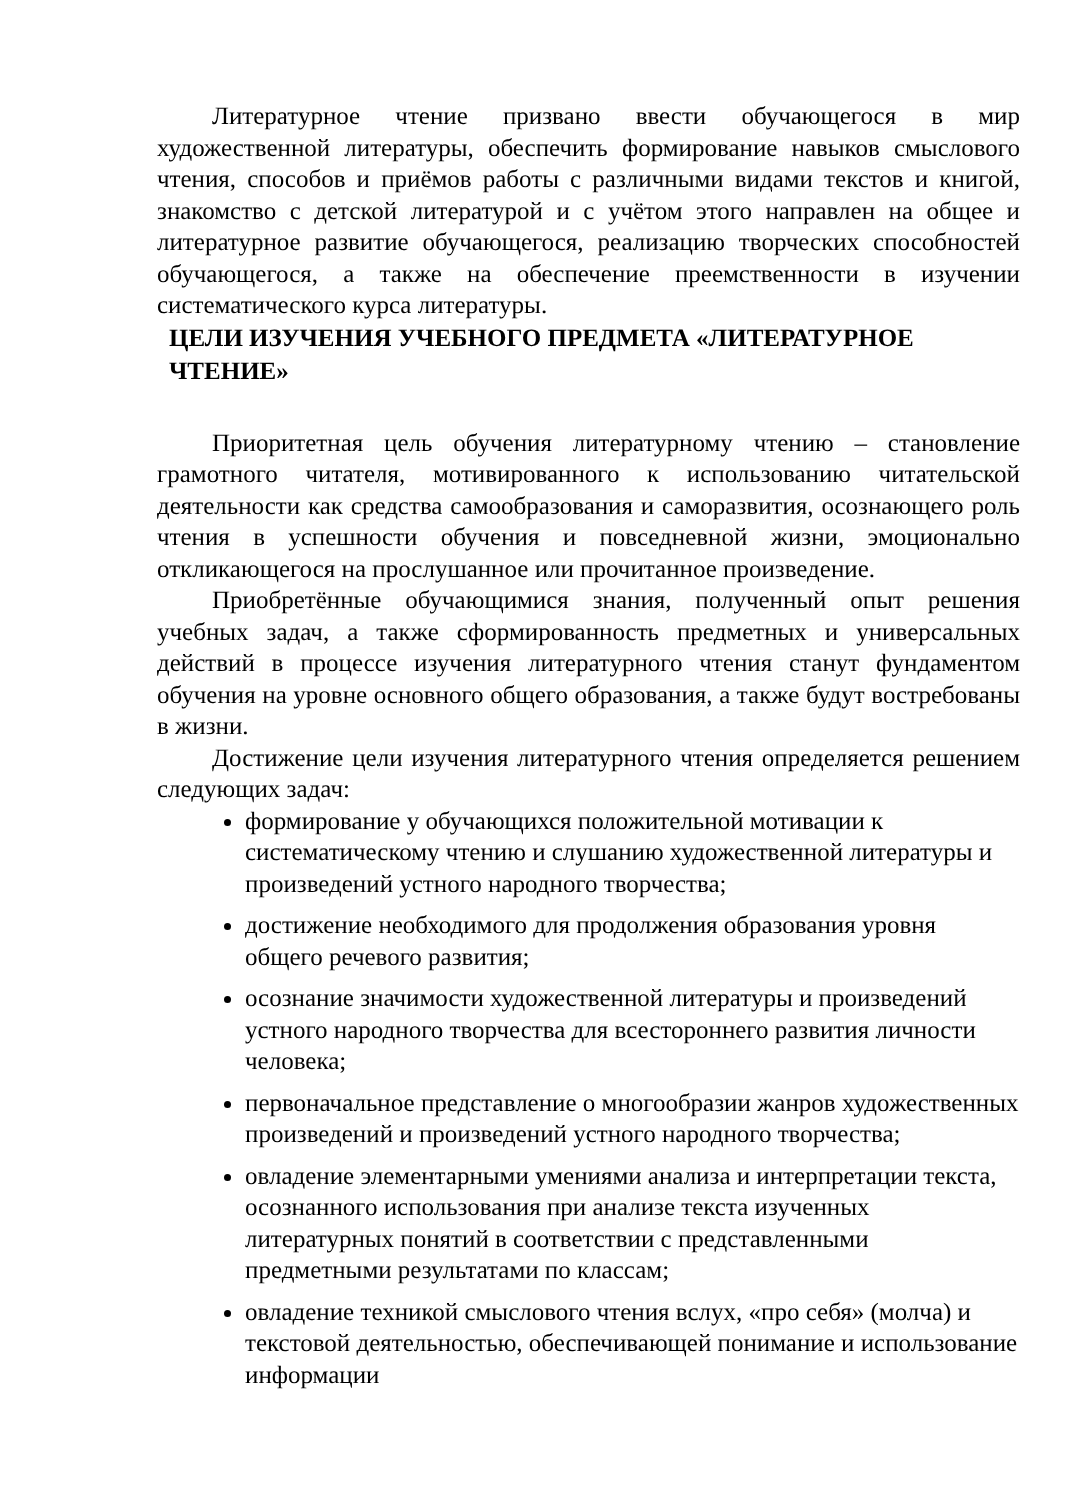Литературное чтение призвано ввести обучающегося в мир художественной литературы, обеспечить формирование навыков смыслового чтения, способов и приёмов работы с различными видами текстов и книгой, знакомство с детской литературой и с учётом этого направлен на общее и литературное развитие обучающегося, реализацию творческих способностей обучающегося, а также на обеспечение преемственности в изучении систематического курса литературы.
ЦЕЛИ ИЗУЧЕНИЯ УЧЕБНОГО ПРЕДМЕТА «ЛИТЕРАТУРНОЕ ЧТЕНИЕ»
Приоритетная цель обучения литературному чтению – становление грамотного читателя, мотивированного к использованию читательской деятельности как средства самообразования и саморазвития, осознающего роль чтения в успешности обучения и повседневной жизни, эмоционально откликающегося на прослушанное или прочитанное произведение.
Приобретённые обучающимися знания, полученный опыт решения учебных задач, а также сформированность предметных и универсальных действий в процессе изучения литературного чтения станут фундаментом обучения на уровне основного общего образования, а также будут востребованы в жизни.
Достижение цели изучения литературного чтения определяется решением следующих задач:
формирование у обучающихся положительной мотивации к систематическому чтению и слушанию художественной литературы и произведений устного народного творчества;
достижение необходимого для продолжения образования уровня общего речевого развития;
осознание значимости художественной литературы и произведений устного народного творчества для всестороннего развития личности человека;
первоначальное представление о многообразии жанров художественных произведений и произведений устного народного творчества;
овладение элементарными умениями анализа и интерпретации текста, осознанного использования при анализе текста изученных литературных понятий в соответствии с представленными предметными результатами по классам;
овладение техникой смыслового чтения вслух, «про себя» (молча) и текстовой деятельностью, обеспечивающей понимание и использование информации